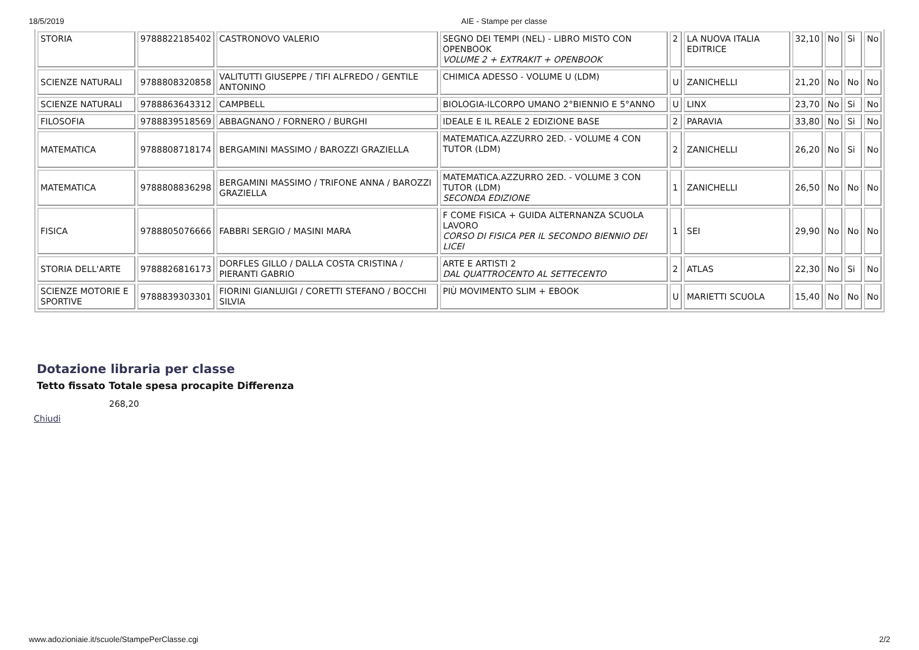18/5/2019 AIE - Stampe per classe
| STORIA | 9788822185402 | CASTRONOVO VALERIO | SEGNO DEI TEMPI (NEL) - LIBRO MISTO CON OPENBOOK VOLUME 2 + EXTRAKIT + OPENBOOK | 2 | LA NUOVA ITALIA EDITRICE | 32,10 | No | Si | No |
| SCIENZE NATURALI | 9788808320858 | VALITUTTI GIUSEPPE / TIFI ALFREDO / GENTILE ANTONINO | CHIMICA ADESSO - VOLUME U (LDM) | U | ZANICHELLI | 21,20 | No | No | No |
| SCIENZE NATURALI | 9788863643312 | CAMPBELL | BIOLOGIA-ILCORPO UMANO 2°BIENNIO E 5°ANNO | U | LINX | 23,70 | No | Si | No |
| FILOSOFIA | 9788839518569 | ABBAGNANO / FORNERO / BURGHI | IDEALE E IL REALE 2 EDIZIONE BASE | 2 | PARAVIA | 33,80 | No | Si | No |
| MATEMATICA | 9788808718174 | BERGAMINI MASSIMO / BAROZZI GRAZIELLA | MATEMATICA.AZZURRO 2ED. - VOLUME 4 CON TUTOR (LDM) | 2 | ZANICHELLI | 26,20 | No | Si | No |
| MATEMATICA | 9788808836298 | BERGAMINI MASSIMO / TRIFONE ANNA / BAROZZI GRAZIELLA | MATEMATICA.AZZURRO 2ED. - VOLUME 3 CON TUTOR (LDM) SECONDA EDIZIONE | 1 | ZANICHELLI | 26,50 | No | No | No |
| FISICA | 9788805076666 | FABBRI SERGIO / MASINI MARA | F COME FISICA + GUIDA ALTERNANZA SCUOLA LAVORO CORSO DI FISICA PER IL SECONDO BIENNIO DEI LICEI | 1 | SEI | 29,90 | No | No | No |
| STORIA DELL'ARTE | 9788826816173 | DORFLES GILLO / DALLA COSTA CRISTINA / PIERANTI GABRIO | ARTE E ARTISTI 2 DAL QUATTROCENTO AL SETTECENTO | 2 | ATLAS | 22,30 | No | Si | No |
| SCIENZE MOTORIE E SPORTIVE | 9788839303301 | FIORINI GIANLUIGI / CORETTI STEFANO / BOCCHI SILVIA | PIÙ MOVIMENTO SLIM + EBOOK | U | MARIETTI SCUOLA | 15,40 | No | No | No |
Dotazione libraria per classe
Tetto fissato Totale spesa procapite Differenza
268,20
Chiudi
www.adozioniaie.it/scuole/StampePerClasse.cgi 2/2